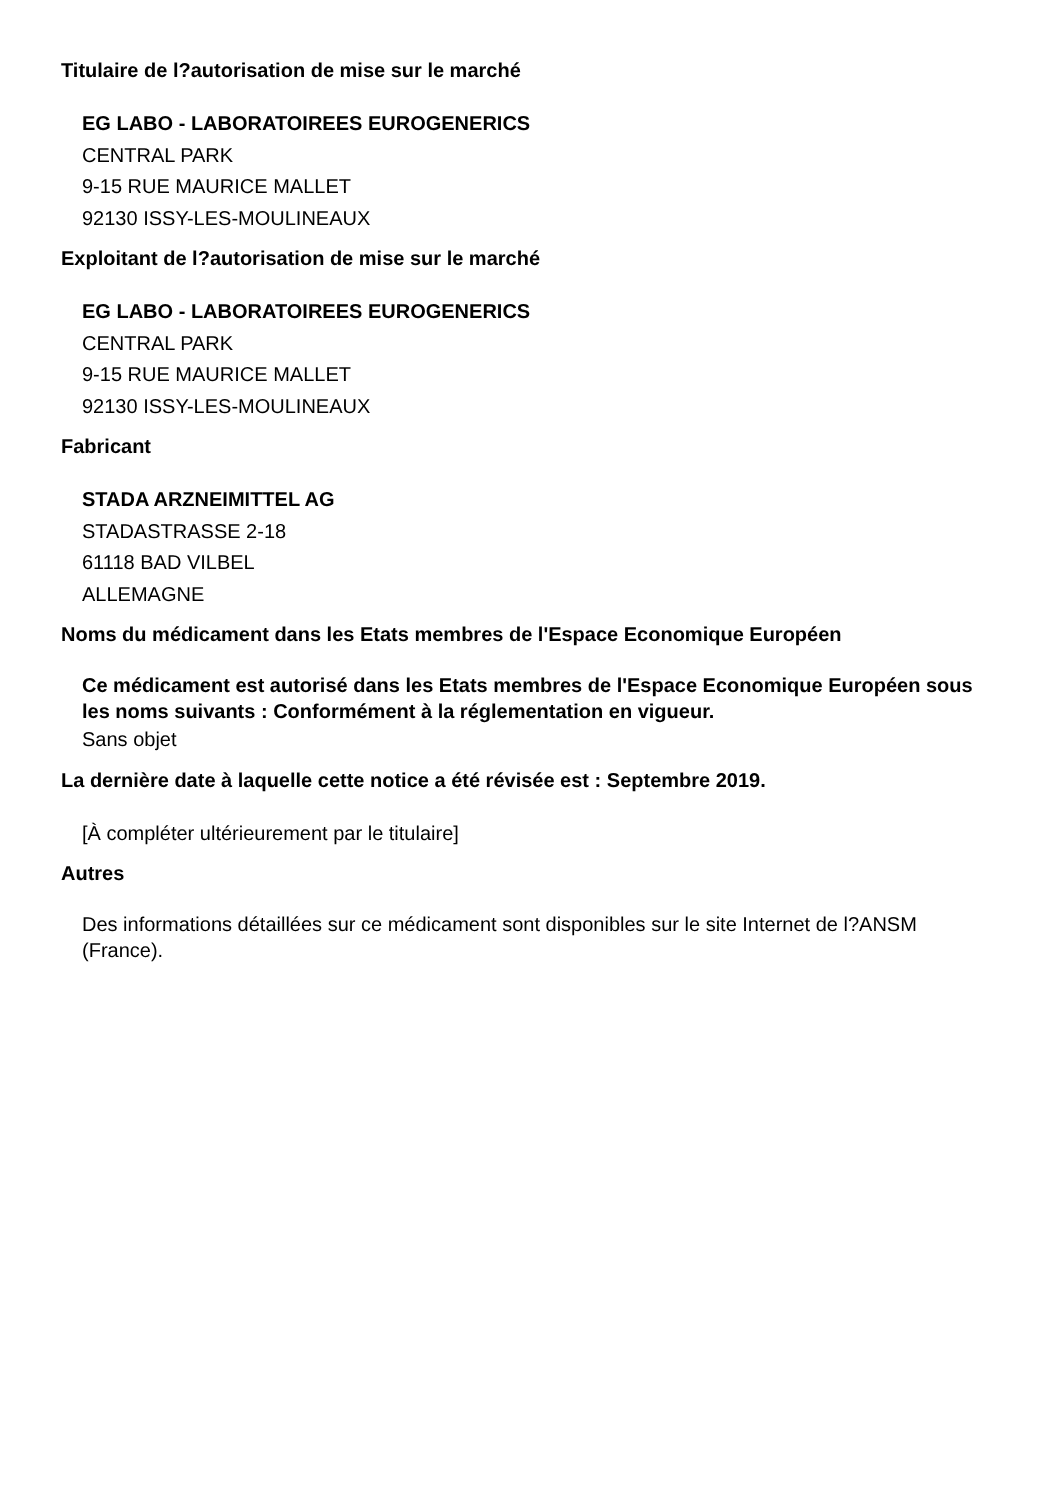Titulaire de l?autorisation de mise sur le marché
EG LABO - LABORATOIREES EUROGENERICS
CENTRAL PARK
9-15 RUE MAURICE MALLET
92130 ISSY-LES-MOULINEAUX
Exploitant de l?autorisation de mise sur le marché
EG LABO - LABORATOIREES EUROGENERICS
CENTRAL PARK
9-15 RUE MAURICE MALLET
92130 ISSY-LES-MOULINEAUX
Fabricant
STADA ARZNEIMITTEL AG
STADASTRASSE 2-18
61118 BAD VILBEL
ALLEMAGNE
Noms du médicament dans les Etats membres de l'Espace Economique Européen
Ce médicament est autorisé dans les Etats membres de l'Espace Economique Européen sous les noms suivants : Conformément à la réglementation en vigueur.
Sans objet
La dernière date à laquelle cette notice a été révisée est : Septembre 2019.
[À compléter ultérieurement par le titulaire]
Autres
Des informations détaillées sur ce médicament sont disponibles sur le site Internet de l?ANSM (France).